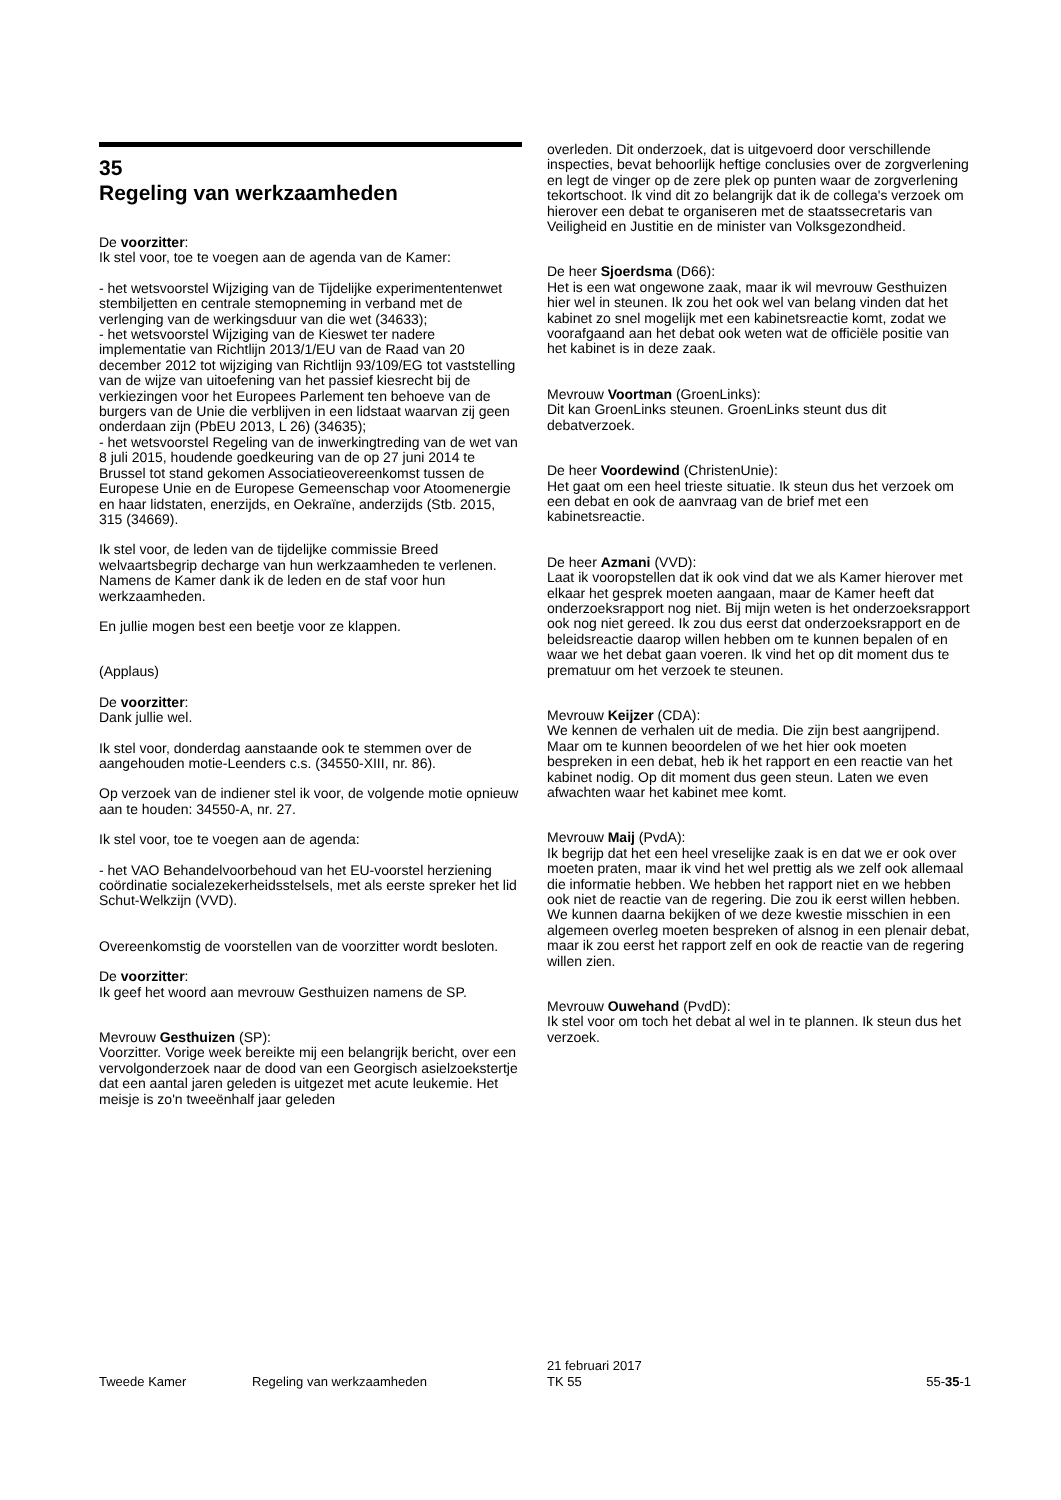35
Regeling van werkzaamheden
De voorzitter:
Ik stel voor, toe te voegen aan de agenda van de Kamer:
- het wetsvoorstel Wijziging van de Tijdelijke experimententenwet stembiljetten en centrale stemopneming in verband met de verlenging van de werkingsduur van die wet (34633);
- het wetsvoorstel Wijziging van de Kieswet ter nadere implementatie van Richtlijn 2013/1/EU van de Raad van 20 december 2012 tot wijziging van Richtlijn 93/109/EG tot vaststelling van de wijze van uitoefening van het passief kiesrecht bij de verkiezingen voor het Europees Parlement ten behoeve van de burgers van de Unie die verblijven in een lidstaat waarvan zij geen onderdaan zijn (PbEU 2013, L 26) (34635);
- het wetsvoorstel Regeling van de inwerkingtreding van de wet van 8 juli 2015, houdende goedkeuring van de op 27 juni 2014 te Brussel tot stand gekomen Associatieovereenkomst tussen de Europese Unie en de Europese Gemeenschap voor Atoomenergie en haar lidstaten, enerzijds, en Oekraïne, anderzijds (Stb. 2015, 315 (34669).
Ik stel voor, de leden van de tijdelijke commissie Breed welvaartsbegrip decharge van hun werkzaamheden te verlenen. Namens de Kamer dank ik de leden en de staf voor hun werkzaamheden.
En jullie mogen best een beetje voor ze klappen.
(Applaus)
De voorzitter:
Dank jullie wel.
Ik stel voor, donderdag aanstaande ook te stemmen over de aangehouden motie-Leenders c.s. (34550-XIII, nr. 86).
Op verzoek van de indiener stel ik voor, de volgende motie opnieuw aan te houden: 34550-A, nr. 27.
Ik stel voor, toe te voegen aan de agenda:
- het VAO Behandelvoorbehoud van het EU-voorstel herziening coördinatie socialezekerheidsstelsels, met als eerste spreker het lid Schut-Welkzijn (VVD).
Overeenkomstig de voorstellen van de voorzitter wordt besloten.
De voorzitter:
Ik geef het woord aan mevrouw Gesthuizen namens de SP.
Mevrouw Gesthuizen (SP):
Voorzitter. Vorige week bereikte mij een belangrijk bericht, over een vervolgonderzoek naar de dood van een Georgisch asielzoekstertje dat een aantal jaren geleden is uitgezet met acute leukemie. Het meisje is zo'n tweeënhalf jaar geleden
overleden. Dit onderzoek, dat is uitgevoerd door verschillende inspecties, bevat behoorlijk heftige conclusies over de zorgverlening en legt de vinger op de zere plek op punten waar de zorgverlening tekortschoot. Ik vind dit zo belangrijk dat ik de collega's verzoek om hierover een debat te organiseren met de staatssecretaris van Veiligheid en Justitie en de minister van Volksgezondheid.
De heer Sjoerdsma (D66):
Het is een wat ongewone zaak, maar ik wil mevrouw Gesthuizen hier wel in steunen. Ik zou het ook wel van belang vinden dat het kabinet zo snel mogelijk met een kabinetsreactie komt, zodat we voorafgaand aan het debat ook weten wat de officiële positie van het kabinet is in deze zaak.
Mevrouw Voortman (GroenLinks):
Dit kan GroenLinks steunen. GroenLinks steunt dus dit debatverzoek.
De heer Voordewind (ChristenUnie):
Het gaat om een heel trieste situatie. Ik steun dus het verzoek om een debat en ook de aanvraag van de brief met een kabinetsreactie.
De heer Azmani (VVD):
Laat ik vooropstellen dat ik ook vind dat we als Kamer hierover met elkaar het gesprek moeten aangaan, maar de Kamer heeft dat onderzoeksrapport nog niet. Bij mijn weten is het onderzoeksrapport ook nog niet gereed. Ik zou dus eerst dat onderzoeksrapport en de beleidsreactie daarop willen hebben om te kunnen bepalen of en waar we het debat gaan voeren. Ik vind het op dit moment dus te prematuur om het verzoek te steunen.
Mevrouw Keijzer (CDA):
We kennen de verhalen uit de media. Die zijn best aangrijpend. Maar om te kunnen beoordelen of we het hier ook moeten bespreken in een debat, heb ik het rapport en een reactie van het kabinet nodig. Op dit moment dus geen steun. Laten we even afwachten waar het kabinet mee komt.
Mevrouw Maij (PvdA):
Ik begrijp dat het een heel vreselijke zaak is en dat we er ook over moeten praten, maar ik vind het wel prettig als we zelf ook allemaal die informatie hebben. We hebben het rapport niet en we hebben ook niet de reactie van de regering. Die zou ik eerst willen hebben. We kunnen daarna bekijken of we deze kwestie misschien in een algemeen overleg moeten bespreken of alsnog in een plenair debat, maar ik zou eerst het rapport zelf en ook de reactie van de regering willen zien.
Mevrouw Ouwehand (PvdD):
Ik stel voor om toch het debat al wel in te plannen. Ik steun dus het verzoek.
Tweede Kamer Regeling van werkzaamheden
21 februari 2017
TK 55
55-35-1